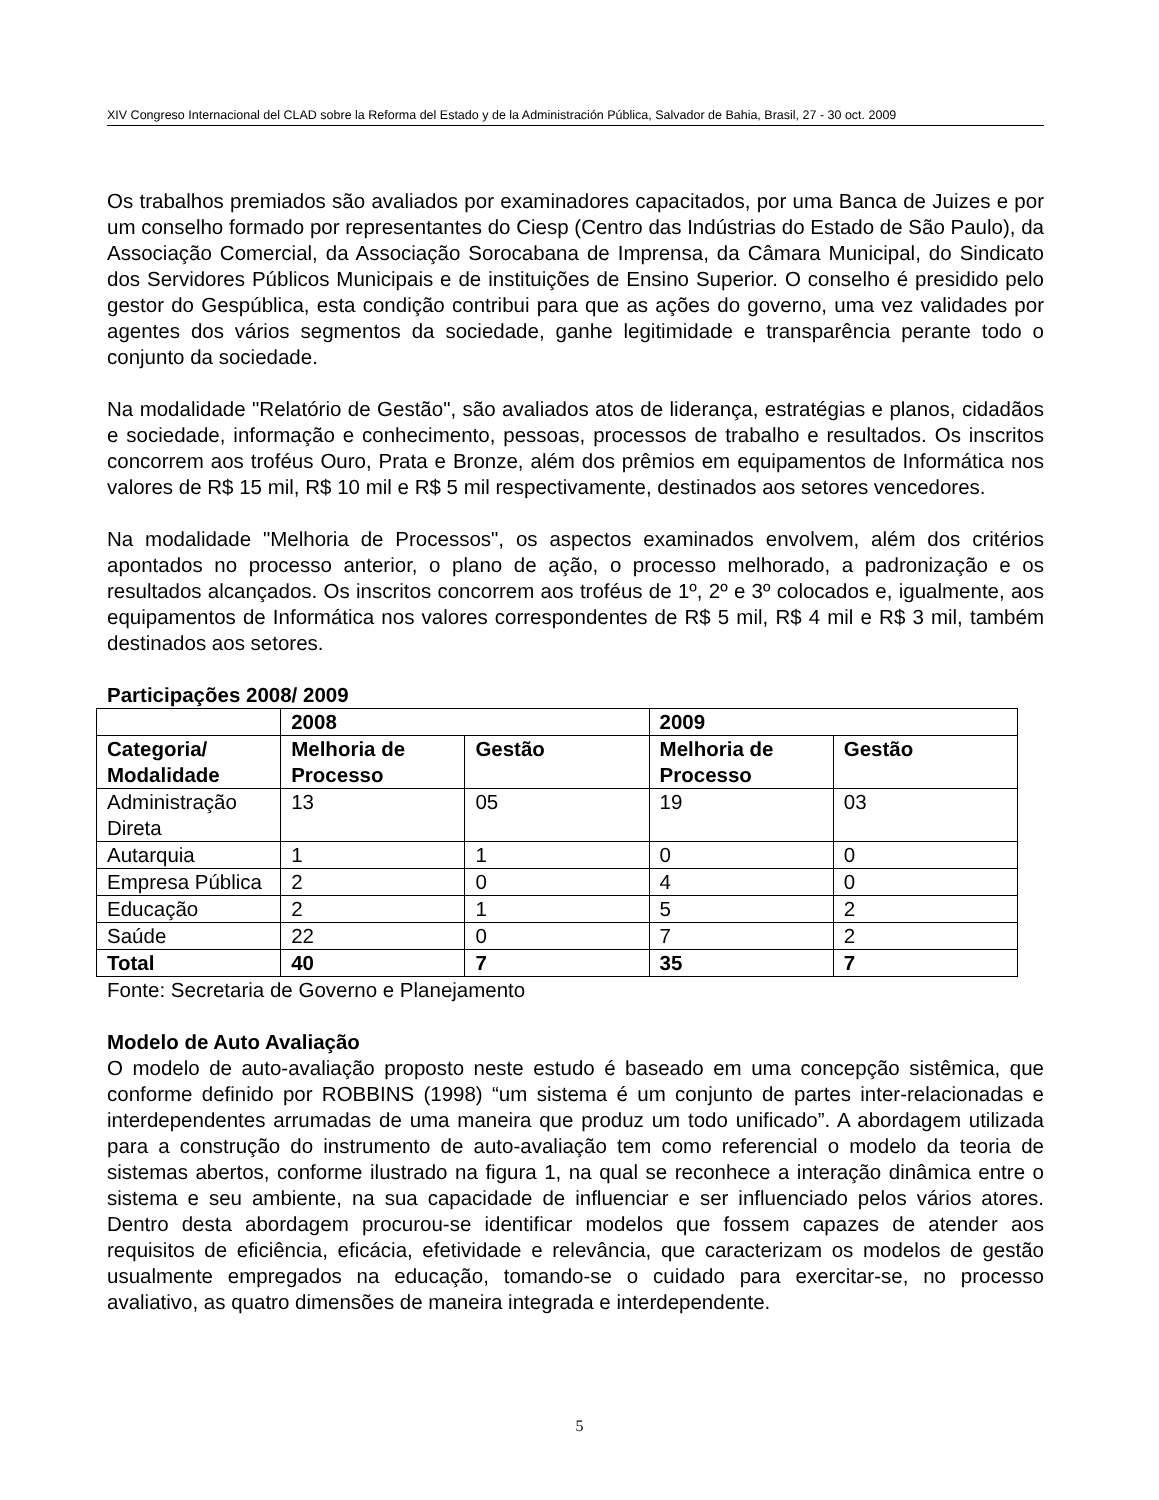XIV Congreso Internacional del CLAD sobre la Reforma del Estado y de la Administración Pública, Salvador de Bahia, Brasil, 27 - 30 oct. 2009
Os trabalhos premiados são avaliados por examinadores capacitados, por uma Banca de Juizes e por um conselho formado por representantes do Ciesp (Centro das Indústrias do Estado de São Paulo), da Associação Comercial, da Associação Sorocabana de Imprensa, da Câmara Municipal, do Sindicato dos Servidores Públicos Municipais e de instituições de Ensino Superior. O conselho é presidido pelo gestor do Gespública, esta condição contribui para que as ações do governo, uma vez validades por agentes dos vários segmentos da sociedade, ganhe legitimidade e transparência perante todo o conjunto da sociedade.
Na modalidade "Relatório de Gestão", são avaliados atos de liderança, estratégias e planos, cidadãos e sociedade, informação e conhecimento, pessoas, processos de trabalho e resultados. Os inscritos concorrem aos troféus Ouro, Prata e Bronze, além dos prêmios em equipamentos de Informática nos valores de R$ 15 mil, R$ 10 mil e R$ 5 mil respectivamente, destinados aos setores vencedores.
Na modalidade "Melhoria de Processos", os aspectos examinados envolvem, além dos critérios apontados no processo anterior, o plano de ação, o processo melhorado, a padronização e os resultados alcançados. Os inscritos concorrem aos troféus de 1º, 2º e 3º colocados e, igualmente, aos equipamentos de Informática nos valores correspondentes de R$ 5 mil, R$ 4 mil e R$ 3 mil, também destinados aos setores.
Participações 2008/ 2009
| | 2008 | | 2009 | |
| --- | --- | --- | --- | --- |
| Categoria/ Modalidade | Melhoria de Processo | Gestão | Melhoria de Processo | Gestão |
| Administração Direta | 13 | 05 | 19 | 03 |
| Autarquia | 1 | 1 | 0 | 0 |
| Empresa Pública | 2 | 0 | 4 | 0 |
| Educação | 2 | 1 | 5 | 2 |
| Saúde | 22 | 0 | 7 | 2 |
| Total | 40 | 7 | 35 | 7 |
Fonte: Secretaria de Governo e Planejamento
Modelo de Auto Avaliação
O modelo de auto-avaliação proposto neste estudo é baseado em uma concepção sistêmica, que conforme definido por ROBBINS (1998) “um sistema é um conjunto de partes inter-relacionadas e interdependentes arrumadas de uma maneira que produz um todo unificado”. A abordagem utilizada para a construção do instrumento de auto-avaliação tem como referencial o modelo da teoria de sistemas abertos, conforme ilustrado na figura 1, na qual se reconhece a interação dinâmica entre o sistema e seu ambiente, na sua capacidade de influenciar e ser influenciado pelos vários atores. Dentro desta abordagem procurou-se identificar modelos que fossem capazes de atender aos requisitos de eficiência, eficácia, efetividade e relevância, que caracterizam os modelos de gestão usualmente empregados na educação, tomando-se o cuidado para exercitar-se, no processo avaliativo, as quatro dimensões de maneira integrada e interdependente.
5